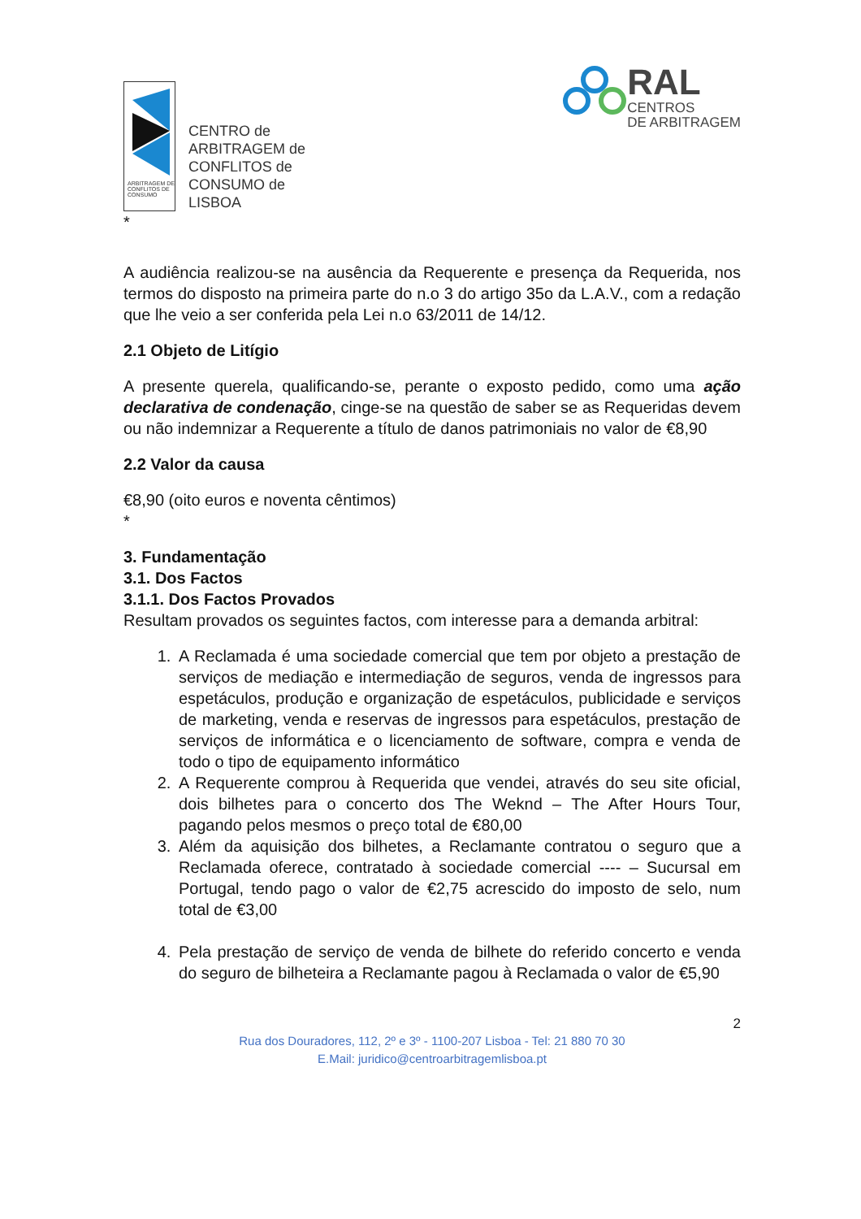ARBITRAGEM DE CONFLITOS DE CONSUMO
CENTRO de
ARBITRAGEM de
CONFLITOS de
CONSUMO de
LISBOA
RAL
CENTROS
DE ARBITRAGEM
*
A audiência realizou-se na ausência da Requerente e presença da Requerida, nos termos do disposto na primeira parte do n.o 3 do artigo 35o da L.A.V., com a redação que lhe veio a ser conferida pela Lei n.o 63/2011 de 14/12.
2.1 Objeto de Litígio
A presente querela, qualificando-se, perante o exposto pedido, como uma ação declarativa de condenação, cinge-se na questão de saber se as Requeridas devem ou não indemnizar a Requerente a título de danos patrimoniais no valor de €8,90
2.2 Valor da causa
€8,90 (oito euros e noventa cêntimos)
*
3. Fundamentação
3.1. Dos Factos
3.1.1. Dos Factos Provados
Resultam provados os seguintes factos, com interesse para a demanda arbitral:
1. A Reclamada é uma sociedade comercial que tem por objeto a prestação de serviços de mediação e intermediação de seguros, venda de ingressos para espetáculos, produção e organização de espetáculos, publicidade e serviços de marketing, venda e reservas de ingressos para espetáculos, prestação de serviços de informática e o licenciamento de software, compra e venda de todo o tipo de equipamento informático
2. A Requerente comprou à Requerida que vendei, através do seu site oficial, dois bilhetes para o concerto dos The Weknd – The After Hours Tour, pagando pelos mesmos o preço total de €80,00
3. Além da aquisição dos bilhetes, a Reclamante contratou o seguro que a Reclamada oferece, contratado à sociedade comercial ---- – Sucursal em Portugal, tendo pago o valor de €2,75 acrescido do imposto de selo, num total de €3,00
4. Pela prestação de serviço de venda de bilhete do referido concerto e venda do seguro de bilheteira a Reclamante pagou à Reclamada o valor de €5,90
2
Rua dos Douradores, 112, 2º e 3º - 1100-207 Lisboa - Tel: 21 880 70 30
E.Mail: juridico@centroarbitragemlisboa.pt